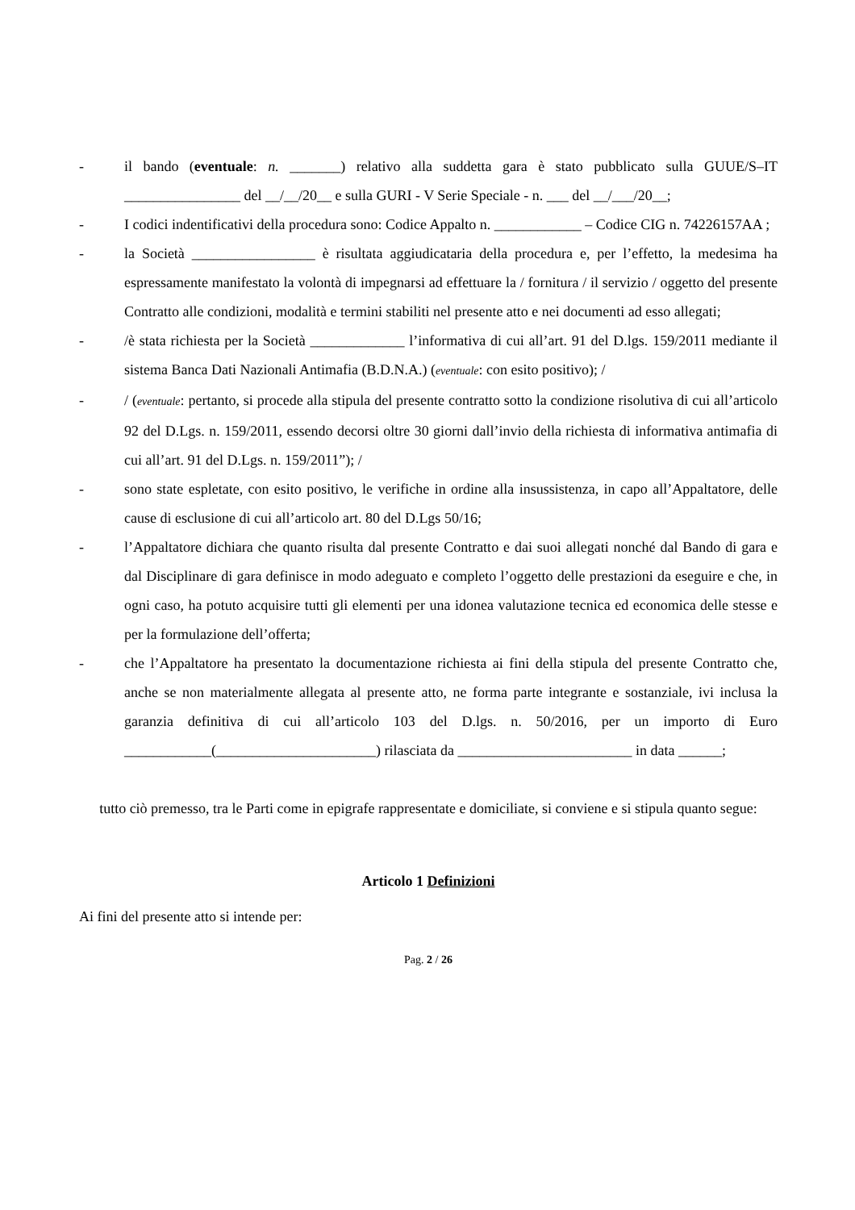- il bando (eventuale: n. _______) relativo alla suddetta gara è stato pubblicato sulla GUUE/S–IT ________________ del __/__/20__ e sulla GURI - V Serie Speciale - n. ___ del __/___/20__;
- I codici indentificativi della procedura sono: Codice Appalto n. ____________ – Codice CIG n. 74226157AA ;
- la Società _________________ è risultata aggiudicataria della procedura e, per l’effetto, la medesima ha espressamente manifestato la volontà di impegnarsi ad effettuare la / fornitura / il servizio / oggetto del presente Contratto alle condizioni, modalità e termini stabiliti nel presente atto e nei documenti ad esso allegati;
- /è stata richiesta per la Società _____________ l’informativa di cui all’art. 91 del D.lgs. 159/2011 mediante il sistema Banca Dati Nazionali Antimafia (B.D.N.A.) (eventuale: con esito positivo); /
- / (eventuale: pertanto, si procede alla stipula del presente contratto sotto la condizione risolutiva di cui all’articolo 92 del D.Lgs. n. 159/2011, essendo decorsi oltre 30 giorni dall’invio della richiesta di informativa antimafia di cui all’art. 91 del D.Lgs. n. 159/2011”); /
- sono state espletate, con esito positivo, le verifiche in ordine alla insussistenza, in capo all’Appaltatore, delle cause di esclusione di cui all’articolo art. 80 del D.Lgs 50/16;
- l’Appaltatore dichiara che quanto risulta dal presente Contratto e dai suoi allegati nonché dal Bando di gara e dal Disciplinare di gara definisce in modo adeguato e completo l’oggetto delle prestazioni da eseguire e che, in ogni caso, ha potuto acquisire tutti gli elementi per una idonea valutazione tecnica ed economica delle stesse e per la formulazione dell’offerta;
- che l’Appaltatore ha presentato la documentazione richiesta ai fini della stipula del presente Contratto che, anche se non materialmente allegata al presente atto, ne forma parte integrante e sostanziale, ivi inclusa la garanzia definitiva di cui all’articolo 103 del D.lgs. n. 50/2016, per un importo di Euro ____________(______________________) rilasciata da ________________________ in data ______;
tutto ciò premesso, tra le Parti come in epigrafe rappresentate e domiciliate, si conviene e si stipula quanto segue:
Articolo 1 Definizioni
Ai fini del presente atto si intende per:
Pag. 2 / 26